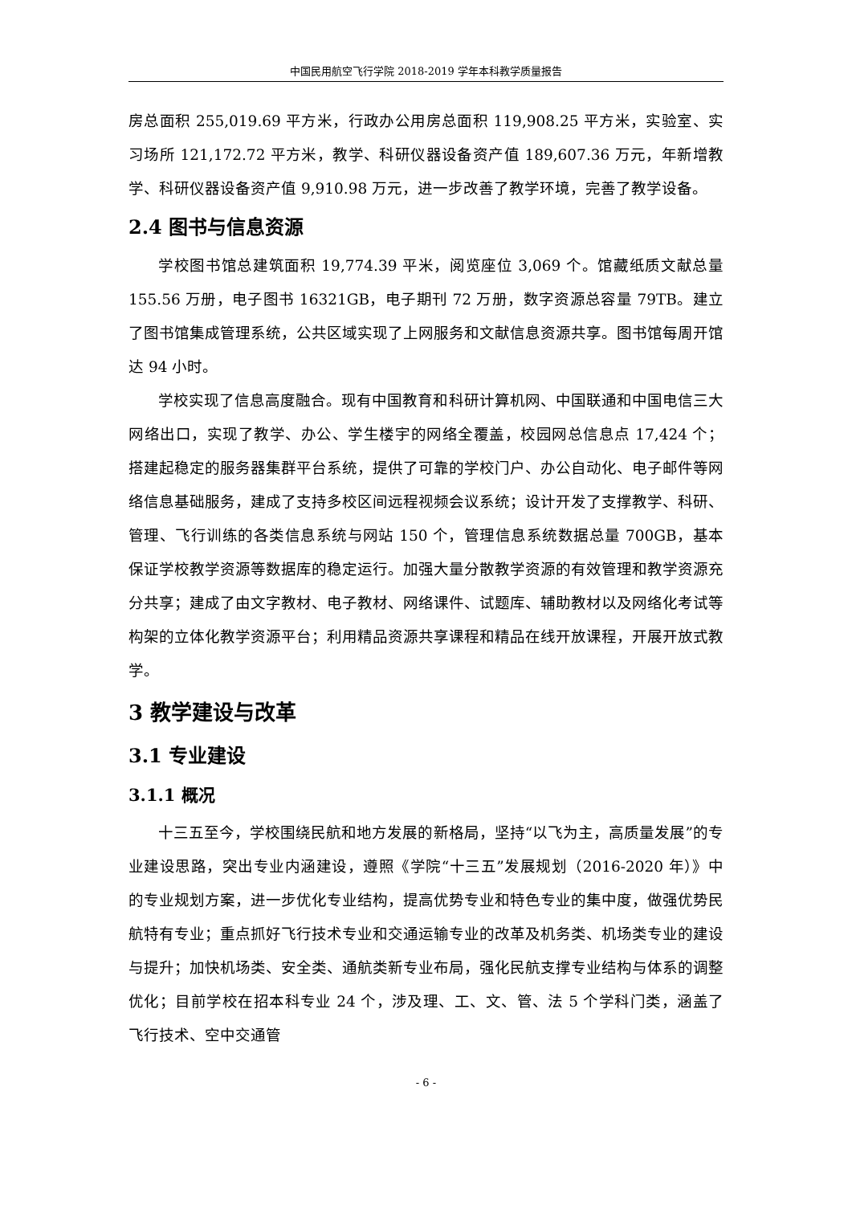中国民用航空飞行学院 2018-2019 学年本科教学质量报告
房总面积 255,019.69 平方米，行政办公用房总面积 119,908.25 平方米，实验室、实习场所 121,172.72 平方米，教学、科研仪器设备资产值 189,607.36 万元，年新增教学、科研仪器设备资产值 9,910.98 万元，进一步改善了教学环境，完善了教学设备。
2.4 图书与信息资源
学校图书馆总建筑面积 19,774.39 平米，阅览座位 3,069 个。馆藏纸质文献总量 155.56 万册，电子图书 16321GB，电子期刊 72 万册，数字资源总容量 79TB。建立了图书馆集成管理系统，公共区域实现了上网服务和文献信息资源共享。图书馆每周开馆达 94 小时。
学校实现了信息高度融合。现有中国教育和科研计算机网、中国联通和中国电信三大网络出口，实现了教学、办公、学生楼宇的网络全覆盖，校园网总信息点 17,424 个；搭建起稳定的服务器集群平台系统，提供了可靠的学校门户、办公自动化、电子邮件等网络信息基础服务，建成了支持多校区间远程视频会议系统；设计开发了支撑教学、科研、管理、飞行训练的各类信息系统与网站 150 个，管理信息系统数据总量 700GB，基本保证学校教学资源等数据库的稳定运行。加强大量分散教学资源的有效管理和教学资源充分共享；建成了由文字教材、电子教材、网络课件、试题库、辅助教材以及网络化考试等构架的立体化教学资源平台；利用精品资源共享课程和精品在线开放课程，开展开放式教学。
3 教学建设与改革
3.1 专业建设
3.1.1 概况
十三五至今，学校围绕民航和地方发展的新格局，坚持“以飞为主，高质量发展”的专业建设思路，突出专业内涵建设，遵照《学院“十三五”发展规划（2016-2020 年）》中的专业规划方案，进一步优化专业结构，提高优势专业和特色专业的集中度，做强优势民航特有专业；重点抓好飞行技术专业和交通运输专业的改革及机务类、机场类专业的建设与提升；加快机场类、安全类、通航类新专业布局，强化民航支撑专业结构与体系的调整优化；目前学校在招本科专业 24 个，涉及理、工、文、管、法 5 个学科门类，涵盖了飞行技术、空中交通管
- 6 -